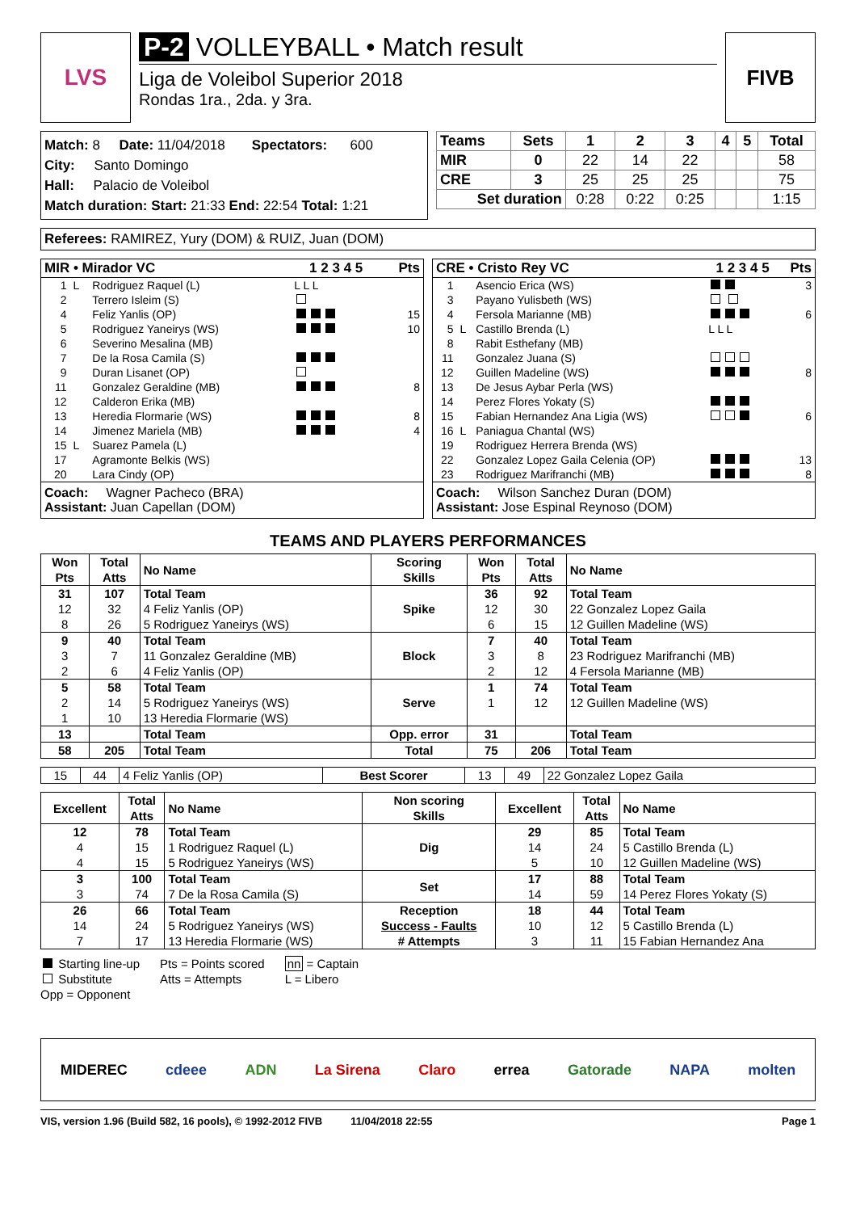LVS P-2 VOLLEYBALL • Match result
Liga de Voleibol Superior 2018
Rondas 1ra., 2da. y 3ra.
FIVB
Match: 8 Date: 11/04/2018 Spectators: 600
City: Santo Domingo
Hall: Palacio de Voleibol
Match duration: Start: 21:33 End: 22:54 Total: 1:21
| Teams | Sets | 1 | 2 | 3 | 4 | 5 | Total |
| --- | --- | --- | --- | --- | --- | --- | --- |
| MIR | 0 | 22 | 14 | 22 | | | 58 |
| CRE | 3 | 25 | 25 | 25 | | | 75 |
| Set duration | | 0:28 | 0:22 | 0:25 | | | 1:15 |
Referees: RAMIREZ, Yury (DOM) & RUIZ, Juan (DOM)
| MIR • Mirador VC | | | 1 2 3 4 5 | Pts |
| --- | --- | --- | --- | --- |
| 1 | L | Rodriguez Raquel (L) | L L L | |
| 2 | | Terrero Isleim (S) | | |
| 4 | | Feliz Yanlis (OP) | | 15 |
| 5 | | Rodriguez Yaneirys (WS) | | 10 |
| 6 | | Severino Mesalina (MB) | | |
| 7 | | De la Rosa Camila (S) | | |
| 9 | | Duran Lisanet (OP) | | |
| 11 | | Gonzalez Geraldine (MB) | | 8 |
| 12 | | Calderon Erika (MB) | | |
| 13 | | Heredia Flormarie (WS) | | 8 |
| 14 | | Jimenez Mariela (MB) | | 4 |
| 15 | L | Suarez Pamela (L) | | |
| 17 | | Agramonte Belkis (WS) | | |
| 20 | | Lara Cindy (OP) | | |
Coach: Wagner Pacheco (BRA)
Assistant: Juan Capellan (DOM)
| CRE • Cristo Rey VC | | | 1 2 3 4 5 | Pts |
| --- | --- | --- | --- | --- |
| 1 | | Asencio Erica (WS) | | 3 |
| 3 | | Payano Yulisbeth (WS) | | |
| 4 | | Fersola Marianne (MB) | | 6 |
| 5 | L | Castillo Brenda (L) | L L L | |
| 8 | | Rabit Esthefany (MB) | | |
| 11 | | Gonzalez Juana (S) | | |
| 12 | | Guillen Madeline (WS) | | 8 |
| 13 | | De Jesus Aybar Perla (WS) | | |
| 14 | | Perez Flores Yokaty (S) | | |
| 15 | | Fabian Hernandez Ana Ligia (WS) | | 6 |
| 16 | L | Paniagua Chantal (WS) | | |
| 19 | | Rodriguez Herrera Brenda (WS) | | |
| 22 | | Gonzalez Lopez Gaila Celenia (OP) | | 13 |
| 23 | | Rodriguez Marifranchi (MB) | | 8 |
Coach: Wilson Sanchez Duran (DOM)
Assistant: Jose Espinal Reynoso (DOM)
TEAMS AND PLAYERS PERFORMANCES
| Won Pts | Total Atts | No Name | Scoring Skills | Won Pts | Total Atts | No Name |
| --- | --- | --- | --- | --- | --- | --- |
| 31 | 107 | Total Team | Spike | 36 | 92 | Total Team |
| 12 | 32 | 4 Feliz Yanlis (OP) | | 12 | 30 | 22 Gonzalez Lopez Gaila |
| 8 | 26 | 5 Rodriguez Yaneirys (WS) | | 6 | 15 | 12 Guillen Madeline (WS) |
| 9 | 40 | Total Team | Block | 7 | 40 | Total Team |
| 3 | 7 | 11 Gonzalez Geraldine (MB) | | 3 | 8 | 23 Rodriguez Marifranchi (MB) |
| 2 | 6 | 4 Feliz Yanlis (OP) | | 2 | 12 | 4 Fersola Marianne (MB) |
| 5 | 58 | Total Team | Serve | 1 | 74 | Total Team |
| 2 | 14 | 5 Rodriguez Yaneirys (WS) | | 1 | 12 | 12 Guillen Madeline (WS) |
| 1 | 10 | 13 Heredia Flormarie (WS) | | | | |
| 13 | | Total Team | Opp. error | 31 | | Total Team |
| 58 | 205 | Total Team | Total | 75 | 206 | Total Team |
| 15 | 44 | 4 Feliz Yanlis (OP) | Best Scorer | 13 | 49 | 22 Gonzalez Lopez Gaila |
| Excellent | Total Atts | No Name | Non scoring Skills | Excellent | Total Atts | No Name |
| --- | --- | --- | --- | --- | --- | --- |
| 12 | 78 | Total Team | Dig | 29 | 85 | Total Team |
| 4 | 15 | 1 Rodriguez Raquel (L) | | 14 | 24 | 5 Castillo Brenda (L) |
| 4 | 15 | 5 Rodriguez Yaneirys (WS) | | 5 | 10 | 12 Guillen Madeline (WS) |
| 3 | 100 | Total Team | Set | 17 | 88 | Total Team |
| 3 | 74 | 7 De la Rosa Camila (S) | | 14 | 59 | 14 Perez Flores Yokaty (S) |
| 26 | 66 | Total Team | Reception Success - Faults # Attempts | 18 | 44 | Total Team |
| 14 | 24 | 5 Rodriguez Yaneirys (WS) | | 10 | 12 | 5 Castillo Brenda (L) |
| 7 | 17 | 13 Heredia Flormarie (WS) | | 3 | 11 | 15 Fabian Hernandez Ana |
Starting line-up
Substitute
Opp = Opponent
Pts = Points scored
Atts = Attempts
nn = Captain
L = Libero
MIDEREC cdeee ADN La Sirena Claro errea Gatorade NAPA molten
VIS, version 1.96 (Build 582, 16 pools), © 1992-2012 FIVB 11/04/2018 22:55 Page 1